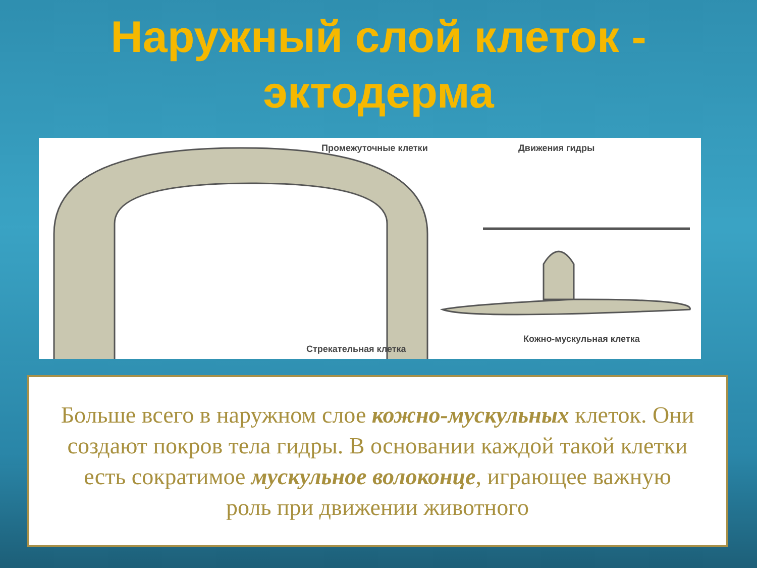Наружный слой клеток -
эктодерма
Промежуточные клетки Движения гидры
Кожно-мускульная клетка
Стрекательная клетка
Больше всего в наружном слое кожно-мускульных клеток. Они
создают покров тела гидры. В основании каждой такой клетки
есть сократимое мускульное волоконце, играющее важную
роль при движении животного